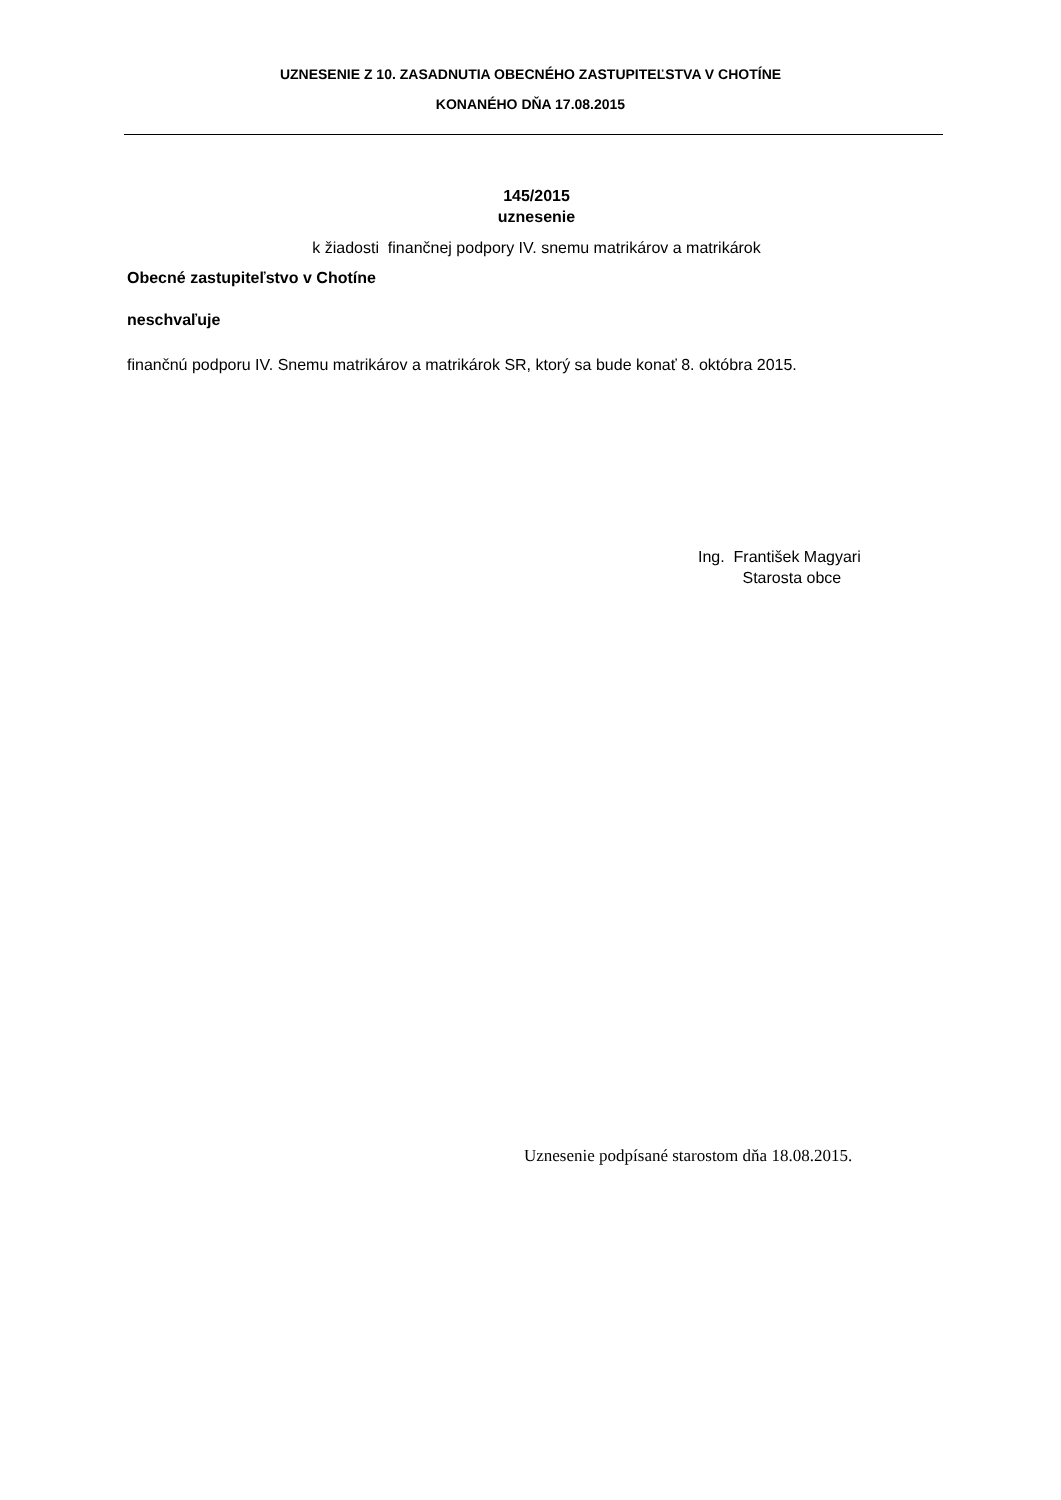UZNESENIE Z 10. ZASADNUTIA OBECNÉHO ZASTUPITEĽSTVA V CHOTÍNE
KONANÉHO DŇA 17.08.2015
145/2015
uznesenie
k žiadosti finančnej podpory IV. snemu matrikárov a matrikárok
Obecné zastupiteľstvo v Chotíne
neschvaľuje
finančnú podporu IV. Snemu matrikárov a matrikárok SR, ktorý sa bude konať 8. októbra 2015.
Ing. František Magyari
Starosta obce
Uznesenie podpísané starostom dňa 18.08.2015.